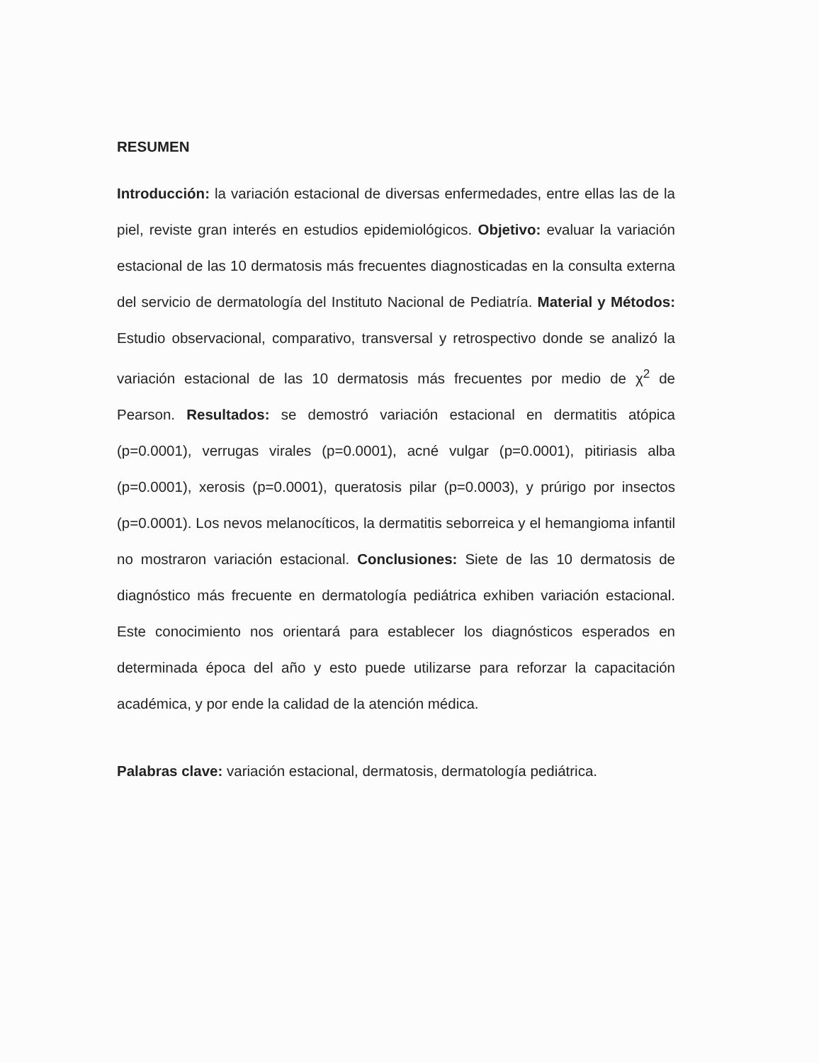RESUMEN
Introducción: la variación estacional de diversas enfermedades, entre ellas las de la piel, reviste gran interés en estudios epidemiológicos. Objetivo: evaluar la variación estacional de las 10 dermatosis más frecuentes diagnosticadas en la consulta externa del servicio de dermatología del Instituto Nacional de Pediatría. Material y Métodos: Estudio observacional, comparativo, transversal y retrospectivo donde se analizó la variación estacional de las 10 dermatosis más frecuentes por medio de χ<sup>2</sup> de Pearson. Resultados: se demostró variación estacional en dermatitis atópica (p=0.0001), verrugas virales (p=0.0001), acné vulgar (p=0.0001), pitiriasis alba (p=0.0001), xerosis (p=0.0001), queratosis pilar (p=0.0003), y prúrigo por insectos (p=0.0001). Los nevos melanocíticos, la dermatitis seborreica y el hemangioma infantil no mostraron variación estacional. Conclusiones: Siete de las 10 dermatosis de diagnóstico más frecuente en dermatología pediátrica exhiben variación estacional. Este conocimiento nos orientará para establecer los diagnósticos esperados en determinada época del año y esto puede utilizarse para reforzar la capacitación académica, y por ende la calidad de la atención médica.
Palabras clave: variación estacional, dermatosis, dermatología pediátrica.